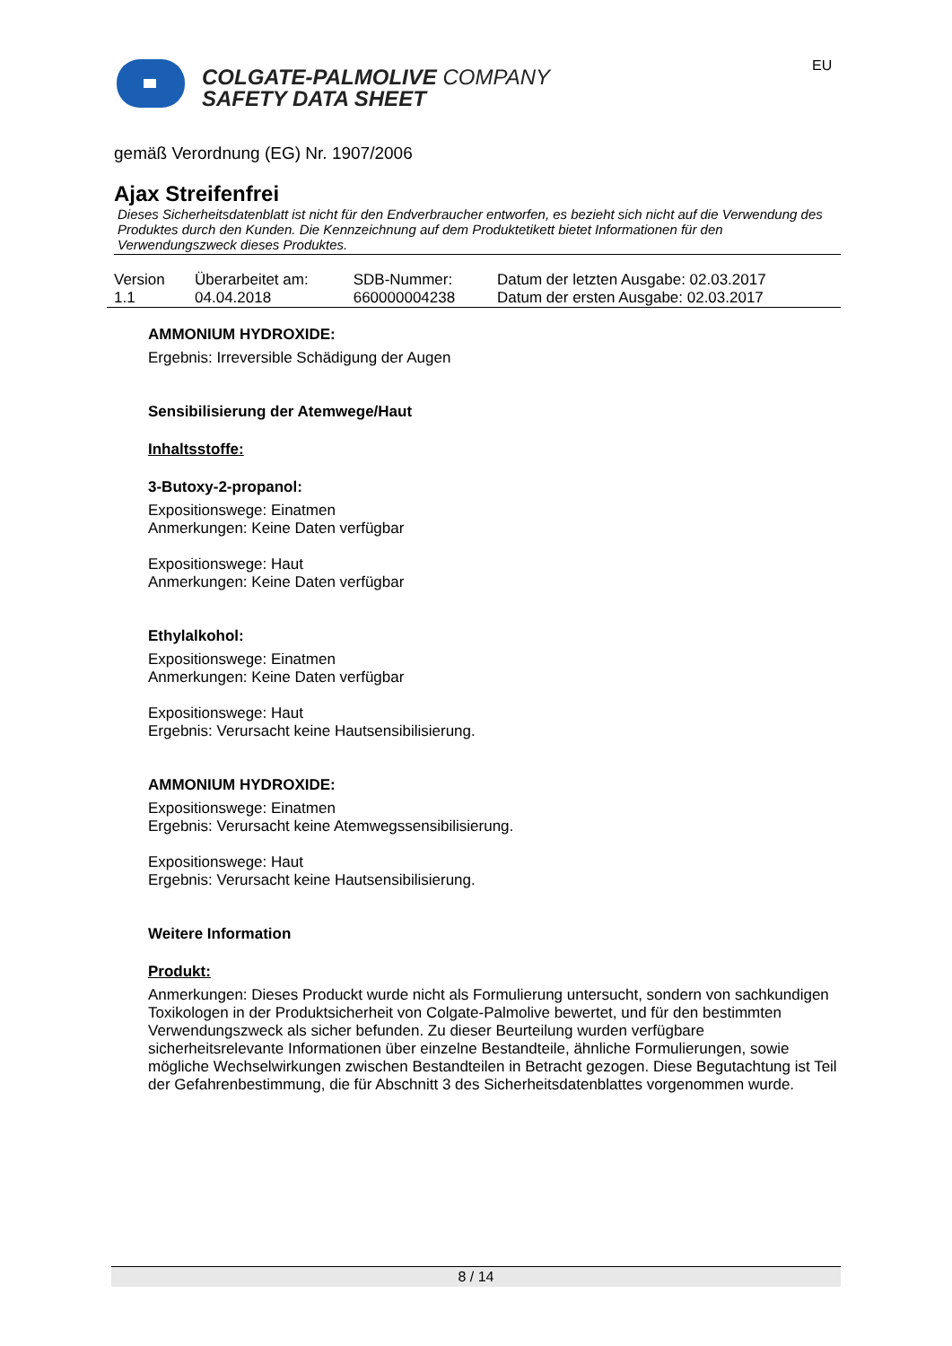COLGATE-PALMOLIVE COMPANY
SAFETY DATA SHEET
EU
gemäß Verordnung (EG) Nr. 1907/2006
Ajax Streifenfrei
Dieses Sicherheitsdatenblatt ist nicht für den Endverbraucher entworfen, es bezieht sich nicht auf die Verwendung des Produktes durch den Kunden. Die Kennzeichnung auf dem Produktetikett bietet Informationen für den Verwendungszweck dieses Produktes.
| Version 1.1 | Überarbeitet am: 04.04.2018 | SDB-Nummer: 660000004238 | Datum der letzten Ausgabe: 02.03.2017 Datum der ersten Ausgabe: 02.03.2017 |
AMMONIUM HYDROXIDE:
Ergebnis: Irreversible Schädigung der Augen
Sensibilisierung der Atemwege/Haut
Inhaltsstoffe:
3-Butoxy-2-propanol:
Expositionswege: Einatmen
Anmerkungen: Keine Daten verfügbar
Expositionswege: Haut
Anmerkungen: Keine Daten verfügbar
Ethylalkohol:
Expositionswege: Einatmen
Anmerkungen: Keine Daten verfügbar
Expositionswege: Haut
Ergebnis: Verursacht keine Hautsensibilisierung.
AMMONIUM HYDROXIDE:
Expositionswege: Einatmen
Ergebnis: Verursacht keine Atemwegssensibilisierung.
Expositionswege: Haut
Ergebnis: Verursacht keine Hautsensibilisierung.
Weitere Information
Produkt:
Anmerkungen: Dieses Produckt wurde nicht als Formulierung untersucht, sondern von sachkundigen Toxikologen in der Produktsicherheit von Colgate-Palmolive bewertet, und für den bestimmten Verwendungszweck als sicher befunden. Zu dieser Beurteilung wurden verfügbare sicherheitsrelevante Informationen über einzelne Bestandteile, ähnliche Formulierungen, sowie mögliche Wechselwirkungen zwischen Bestandteilen in Betracht gezogen. Diese Begutachtung ist Teil der Gefahrenbestimmung, die für Abschnitt 3 des Sicherheitsdatenblattes vorgenommen wurde.
8 / 14